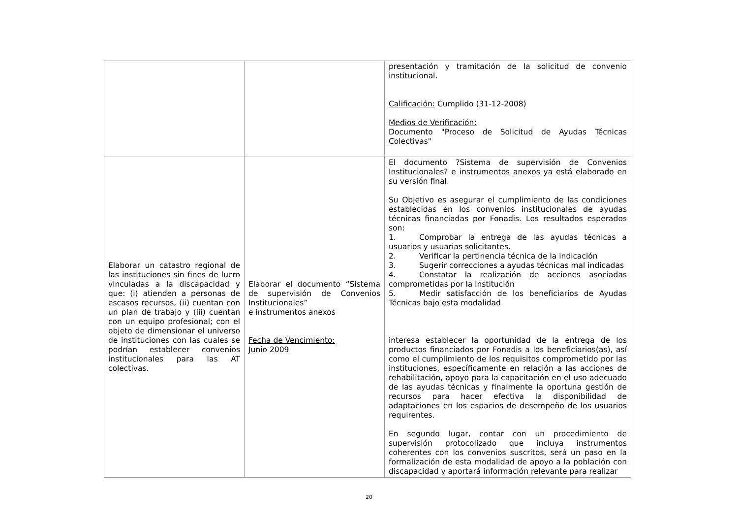| | | presentación y tramitación de la solicitud de convenio institucional. Calificación: Cumplido (31-12-2008) Medios de Verificación: Documento "Proceso de Solicitud de Ayudas Técnicas Colectivas" |
| Elaborar un catastro regional de las instituciones sin fines de lucro vinculadas a la discapacidad y que: (i) atienden a personas de escasos recursos, (ii) cuentan con un plan de trabajo y (iii) cuentan con un equipo profesional; con el objeto de dimensionar el universo de instituciones con las cuales se podrían establecer convenios institucionales para las AT colectivas. | Elaborar el documento “Sistema de supervisión de Convenios Institucionales” e instrumentos anexos Fecha de Vencimiento: Junio 2009 | El documento ?Sistema de supervisión de Convenios Institucionales? e instrumentos anexos ya está elaborado en su versión final. Su Objetivo es asegurar el cumplimiento de las condiciones establecidas en los convenios institucionales de ayudas técnicas financiadas por Fonadis. Los resultados esperados son: 1. Comprobar la entrega de las ayudas técnicas a usuarios y usuarias solicitantes. 2. Verificar la pertinencia técnica de la indicación 3. Sugerir correcciones a ayudas técnicas mal indicadas 4. Constatar la realización de acciones asociadas comprometidas por la institución 5. Medir satisfacción de los beneficiarios de Ayudas Técnicas bajo esta modalidad interesa establecer la oportunidad de la entrega de los productos financiados por Fonadis a los beneficiarios(as), así como el cumplimiento de los requisitos comprometido por las instituciones, específicamente en relación a las acciones de rehabilitación, apoyo para la capacitación en el uso adecuado de las ayudas técnicas y finalmente la oportuna gestión de recursos para hacer efectiva la disponibilidad de adaptaciones en los espacios de desempeño de los usuarios requirentes. En segundo lugar, contar con un procedimiento de supervisión protocolizado que incluya instrumentos coherentes con los convenios suscritos, será un paso en la formalización de esta modalidad de apoyo a la población con discapacidad y aportará información relevante para realizar |
20